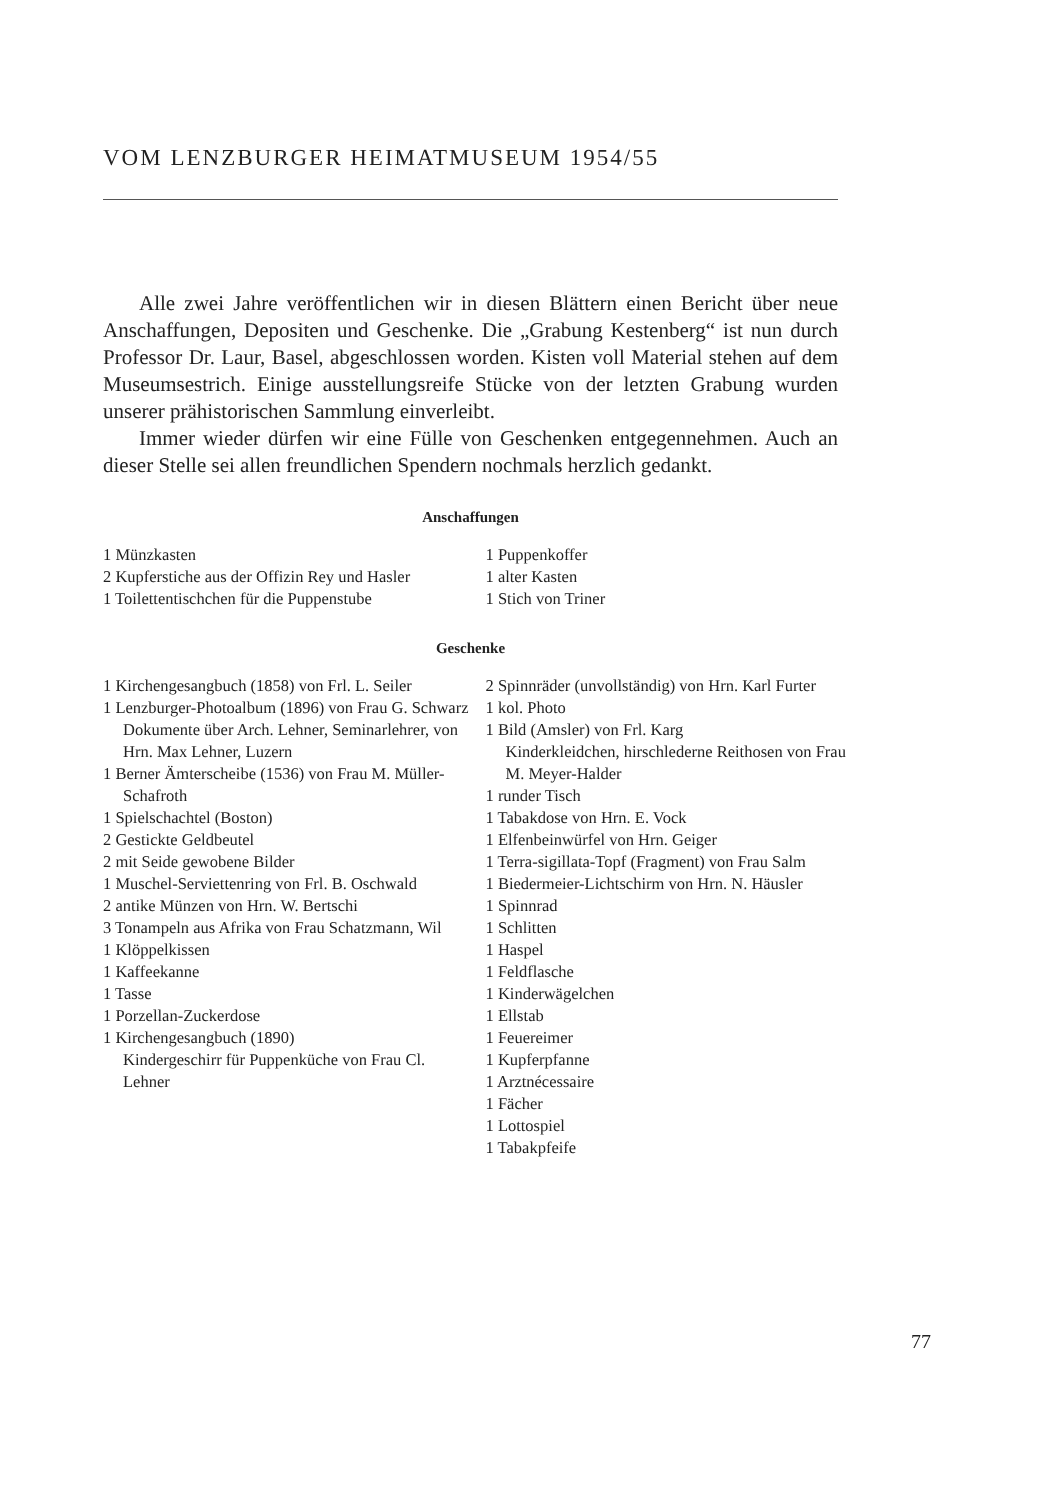VOM LENZBURGER HEIMATMUSEUM 1954/55
Alle zwei Jahre veröffentlichen wir in diesen Blättern einen Bericht über neue Anschaffungen, Depositen und Geschenke. Die „Grabung Kestenberg“ ist nun durch Professor Dr. Laur, Basel, abgeschlossen worden. Kisten voll Material stehen auf dem Museumsestrich. Einige ausstellungsreife Stücke von der letzten Grabung wurden unserer prähistorischen Sammlung einverleibt.
Immer wieder dürfen wir eine Fülle von Geschenken entgegennehmen. Auch an dieser Stelle sei allen freundlichen Spendern nochmals herzlich gedankt.
Anschaffungen
1 Münzkasten
2 Kupferstiche aus der Offizin Rey und Hasler
1 Toilettentischchen für die Puppenstube
1 Puppenkoffer
1 alter Kasten
1 Stich von Triner
Geschenke
1 Kirchengesangbuch (1858) von Frl. L. Seiler
1 Lenzburger-Photoalbum (1896) von Frau G. Schwarz
Dokumente über Arch. Lehner, Seminarlehrer, von Hrn. Max Lehner, Luzern
1 Berner Ämterscheibe (1536) von Frau M. Müller-Schafroth
1 Spielschachtel (Boston)
2 Gestickte Geldbeutel
2 mit Seide gewobene Bilder
1 Muschel-Serviettenring von Frl. B. Oschwald
2 antike Münzen von Hrn. W. Bertschi
3 Tonampeln aus Afrika von Frau Schatzmann, Wil
1 Klöppelkissen
1 Kaffeekanne
1 Tasse
1 Porzellan-Zuckerdose
1 Kirchengesangbuch (1890)
Kindergeschirr für Puppenküche von Frau Cl. Lehner
2 Spinnräder (unvollständig) von Hrn. Karl Furter
1 kol. Photo
1 Bild (Amsler) von Frl. Karg
Kinderkleidchen, hirschlederne Reithosen von Frau M. Meyer-Halder
1 runder Tisch
1 Tabakdose von Hrn. E. Vock
1 Elfenbeinwürfel von Hrn. Geiger
1 Terra-sigillata-Topf (Fragment) von Frau Salm
1 Biedermeier-Lichtschirm von Hrn. N. Häusler
1 Spinnrad
1 Schlitten
1 Haspel
1 Feldflasche
1 Kinderwägelchen
1 Ellstab
1 Feuereimer
1 Kupferpfanne
1 Arztnécessaire
1 Fächer
1 Lottospiel
1 Tabakpfeife
77